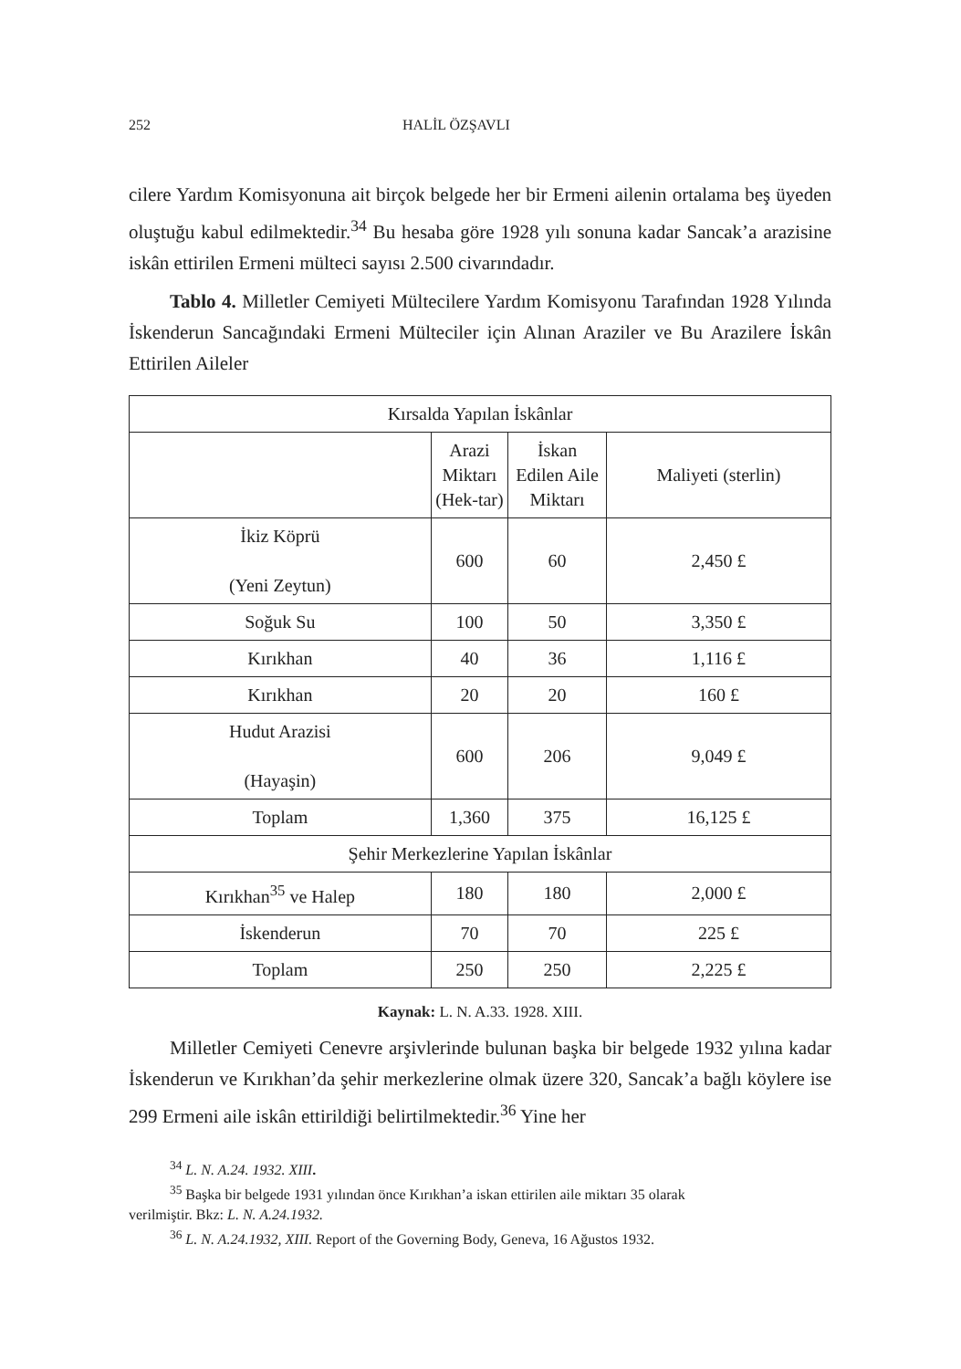252 HALİL ÖZŞAVLI
cilere Yardım Komisyonuna ait birçok belgede her bir Ermeni ailenin ortalama beş üyeden oluştuğu kabul edilmektedir.<sup>34</sup> Bu hesaba göre 1928 yılı sonuna kadar Sancak’a arazisine iskân ettirilen Ermeni mülteci sayısı 2.500 civarındadır.
Tablo 4. Milletler Cemiyeti Mültecilere Yardım Komisyonu Tarafından 1928 Yılında İskenderun Sancağındaki Ermeni Mülteciler için Alınan Araziler ve Bu Arazilere İskân Ettirilen Aileler
| Kırsalda Yapılan İskânlar | | | |
| | Arazi Miktarı (Hek-tar) | İskan Edilen Aile Miktarı | Maliyeti (sterlin) |
| İkiz Köprü (Yeni Zeytun) | 600 | 60 | 2,450 £ |
| Soğuk Su | 100 | 50 | 3,350 £ |
| Kırıkhan | 40 | 36 | 1,116 £ |
| Kırıkhan | 20 | 20 | 160 £ |
| Hudut Arazisi (Hayaşin) | 600 | 206 | 9,049 £ |
| Toplam | 1,360 | 375 | 16,125 £ |
| Şehir Merkezlerine Yapılan İskânlar | | | |
| Kırıkhan<sup>35</sup> ve Halep | 180 | 180 | 2,000 £ |
| İskenderun | 70 | 70 | 225 £ |
| Toplam | 250 | 250 | 2,225 £ |
Kaynak: L. N. A.33. 1928. XIII.
Milletler Cemiyeti Cenevre arşivlerinde bulunan başka bir belgede 1932 yılına kadar İskenderun ve Kırıkhan’da şehir merkezlerine olmak üzere 320, Sancak’a bağlı köylere ise 299 Ermeni aile iskân ettirildiği belirtilmektedir.<sup>36</sup> Yine her
<sup>34</sup> L. N. A.24. 1932. XIII.
<sup>35</sup> Başka bir belgede 1931 yılından önce Kırıkhan’a iskan ettirilen aile miktarı 35 olarak
verilmiştir. Bkz: L. N. A.24.1932.
<sup>36</sup> L. N. A.24.1932, XIII. Report of the Governing Body, Geneva, 16 Ağustos 1932.